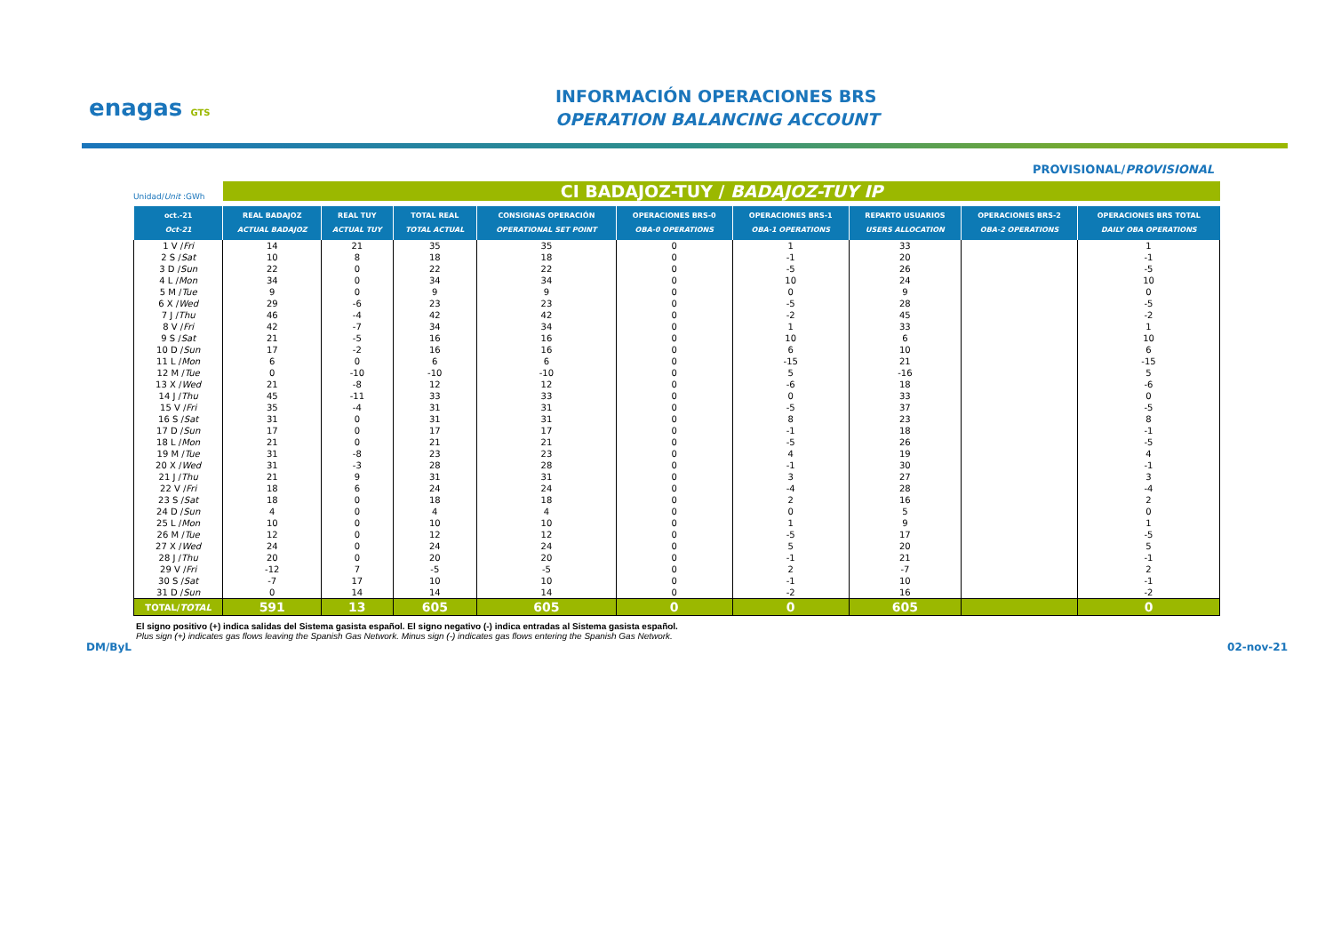enagas GTS
INFORMACIÓN OPERACIONES BRS
OPERATION BALANCING ACCOUNT
PROVISIONAL/PROVISIONAL
Unidad/Unit :GWh
CI BADAJOZ-TUY / BADAJOZ-TUY IP
| oct.-21 Oct-21 | REAL BADAJOZ ACTUAL BADAJOZ | REAL TUY ACTUAL TUY | TOTAL REAL TOTAL ACTUAL | CONSIGNAS OPERACIÓN OPERATIONAL SET POINT | OPERACIONES BRS-0 OBA-0 OPERATIONS | OPERACIONES BRS-1 OBA-1 OPERATIONS | REPARTO USUARIOS USERS ALLOCATION | OPERACIONES BRS-2 OBA-2 OPERATIONS | OPERACIONES BRS TOTAL DAILY OBA OPERATIONS |
| --- | --- | --- | --- | --- | --- | --- | --- | --- | --- |
| 1 V / Fri | 14 | 21 | 35 | 35 | 0 | 1 | 33 | | 1 |
| 2 S / Sat | 10 | 8 | 18 | 18 | 0 | -1 | 20 | | -1 |
| 3 D / Sun | 22 | 0 | 22 | 22 | 0 | -5 | 26 | | -5 |
| 4 L / Mon | 34 | 0 | 34 | 34 | 0 | 10 | 24 | | 10 |
| 5 M / Tue | 9 | 0 | 9 | 9 | 0 | 0 | 9 | | 0 |
| 6 X / Wed | 29 | -6 | 23 | 23 | 0 | -5 | 28 | | -5 |
| 7 J / Thu | 46 | -4 | 42 | 42 | 0 | -2 | 45 | | -2 |
| 8 V / Fri | 42 | -7 | 34 | 34 | 0 | 1 | 33 | | 1 |
| 9 S / Sat | 21 | -5 | 16 | 16 | 0 | 10 | 6 | | 10 |
| 10 D / Sun | 17 | -2 | 16 | 16 | 0 | 6 | 10 | | 6 |
| 11 L / Mon | 6 | 0 | 6 | 6 | 0 | -15 | 21 | | -15 |
| 12 M / Tue | 0 | -10 | -10 | -10 | 0 | 5 | -16 | | 5 |
| 13 X / Wed | 21 | -8 | 12 | 12 | 0 | -6 | 18 | | -6 |
| 14 J / Thu | 45 | -11 | 33 | 33 | 0 | 0 | 33 | | 0 |
| 15 V / Fri | 35 | -4 | 31 | 31 | 0 | -5 | 37 | | -5 |
| 16 S / Sat | 31 | 0 | 31 | 31 | 0 | 8 | 23 | | 8 |
| 17 D / Sun | 17 | 0 | 17 | 17 | 0 | -1 | 18 | | -1 |
| 18 L / Mon | 21 | 0 | 21 | 21 | 0 | -5 | 26 | | -5 |
| 19 M / Tue | 31 | -8 | 23 | 23 | 0 | 4 | 19 | | 4 |
| 20 X / Wed | 31 | -3 | 28 | 28 | 0 | -1 | 30 | | -1 |
| 21 J / Thu | 21 | 9 | 31 | 31 | 0 | 3 | 27 | | 3 |
| 22 V / Fri | 18 | 6 | 24 | 24 | 0 | -4 | 28 | | -4 |
| 23 S / Sat | 18 | 0 | 18 | 18 | 0 | 2 | 16 | | 2 |
| 24 D / Sun | 4 | 0 | 4 | 4 | 0 | 0 | 5 | | 0 |
| 25 L / Mon | 10 | 0 | 10 | 10 | 0 | 1 | 9 | | 1 |
| 26 M / Tue | 12 | 0 | 12 | 12 | 0 | -5 | 17 | | -5 |
| 27 X / Wed | 24 | 0 | 24 | 24 | 0 | 5 | 20 | | 5 |
| 28 J / Thu | 20 | 0 | 20 | 20 | 0 | -1 | 21 | | -1 |
| 29 V / Fri | -12 | 7 | -5 | -5 | 0 | 2 | -7 | | 2 |
| 30 S / Sat | -7 | 17 | 10 | 10 | 0 | -1 | 10 | | -1 |
| 31 D / Sun | 0 | 14 | 14 | 14 | 0 | -2 | 16 | | -2 |
| TOTAL/ TOTAL | 591 | 13 | 605 | 605 | 0 | 0 | 605 | | 0 |
El signo positivo (+) indica salidas del Sistema gasista español. El signo negativo (-) indica entradas al Sistema gasista español.
Plus sign (+) indicates gas flows leaving the Spanish Gas Network. Minus sign (-) indicates gas flows entering the Spanish Gas Network.
DM/ByL 02-nov-21